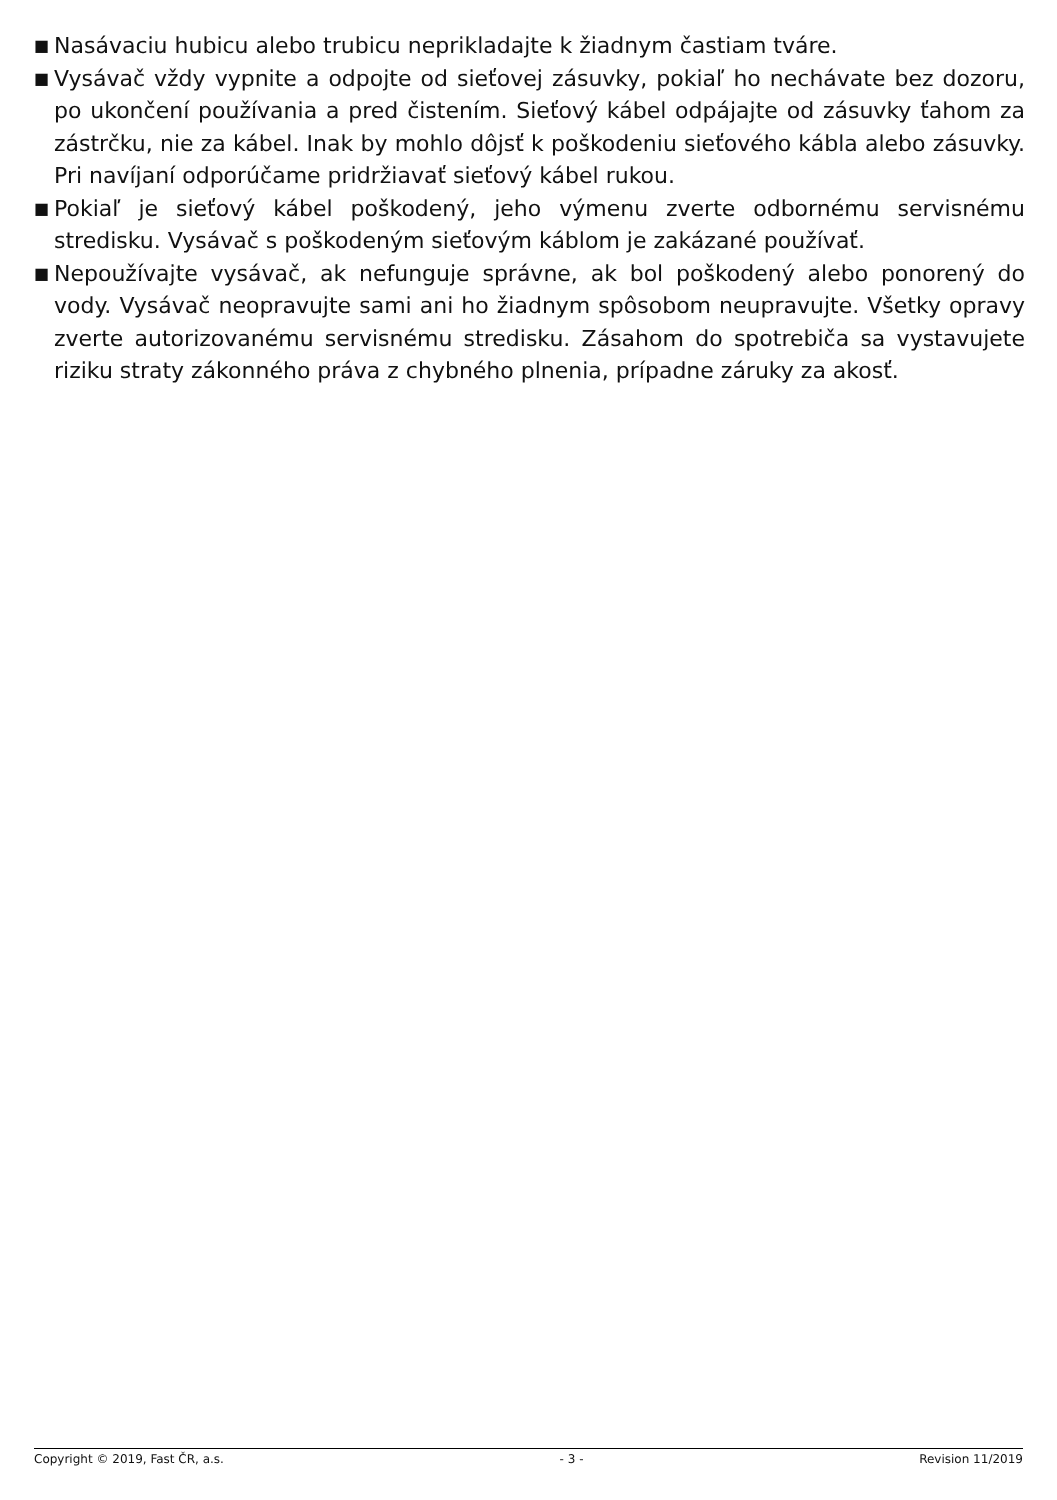■ Nasávaciu hubicu alebo trubicu neprikladajte k žiadnym častiam tváre.
■ Vysávač vždy vypnite a odpojte od sieťovej zásuvky, pokiaľ ho nechávate bez dozoru, po ukončení používania a pred čistením. Sieťový kábel odpájajte od zásuvky ťahom za zástrčku, nie za kábel. Inak by mohlo dôjsť k poškodeniu sieťového kábla alebo zásuvky. Pri navíjaní odporúčame pridržiavať sieťový kábel rukou.
■ Pokiaľ je sieťový kábel poškodený, jeho výmenu zverte odbornému servisnému stredisku. Vysávač s poškodeným sieťovým káblom je zakázané používať.
■ Nepoužívajte vysávač, ak nefunguje správne, ak bol poškodený alebo ponorený do vody. Vysávač neopravujte sami ani ho žiadnym spôsobom neupravujte. Všetky opravy zverte autorizovanému servisnému stredisku. Zásahom do spotrebiča sa vystavujete riziku straty zákonného práva z chybného plnenia, prípadne záruky za akosť.
Copyright © 2019, Fast ČR, a.s. - 3 - Revision 11/2019